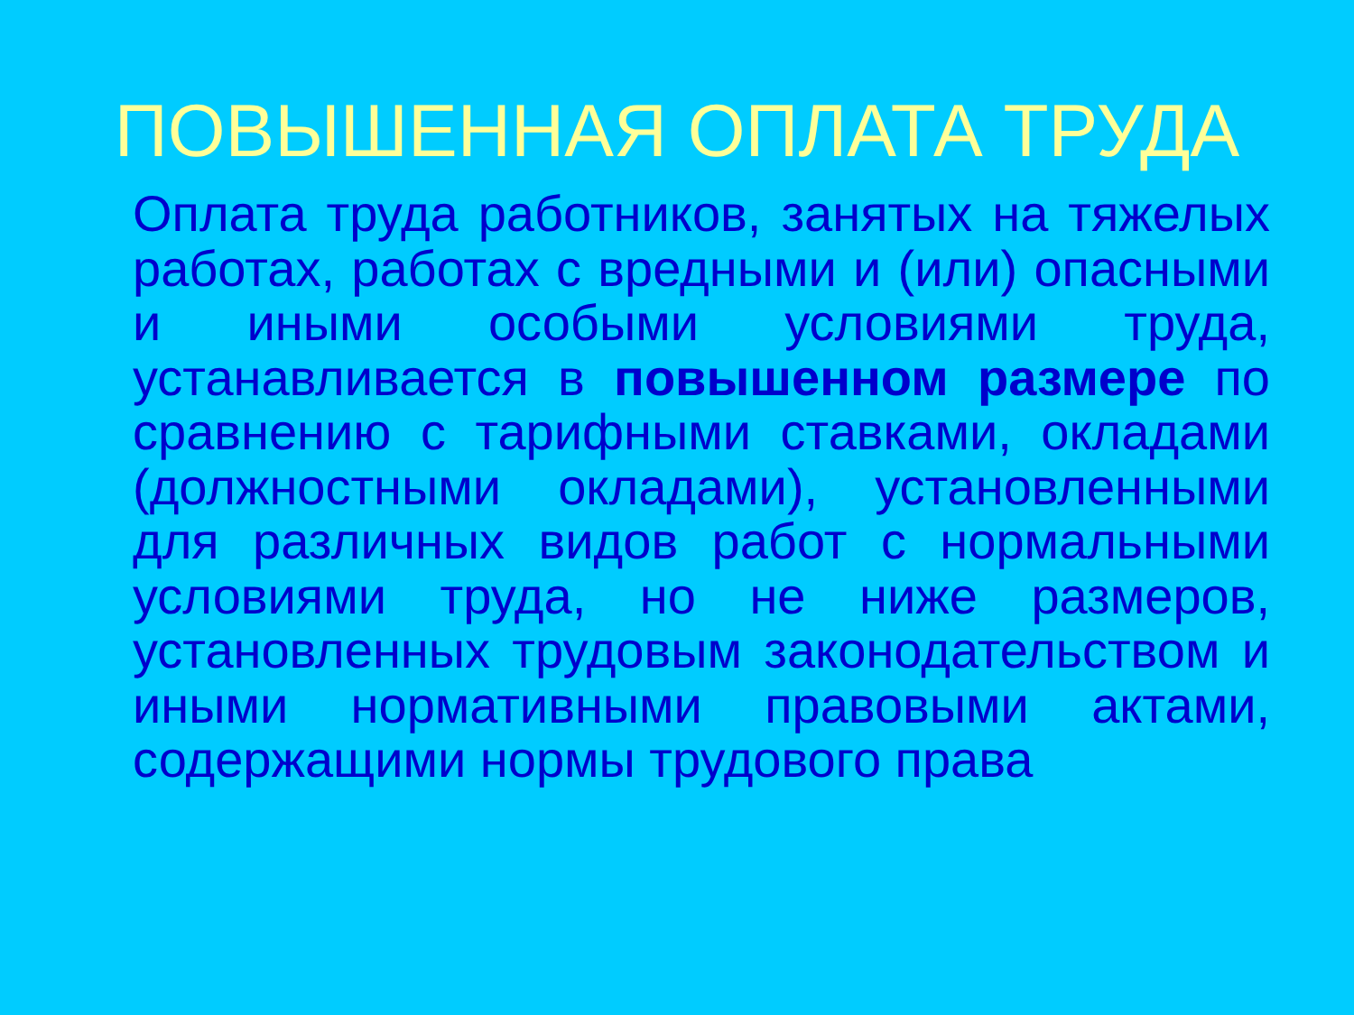ПОВЫШЕННАЯ ОПЛАТА ТРУДА
Оплата труда работников, занятых на тяжелых работах, работах с вредными и (или) опасными и иными особыми условиями труда, устанавливается в повышенном размере по сравнению с тарифными ставками, окладами (должностными окладами), установленными для различных видов работ с нормальными условиями труда, но не ниже размеров, установленных трудовым законодательством и иными нормативными правовыми актами, содержащими нормы трудового права